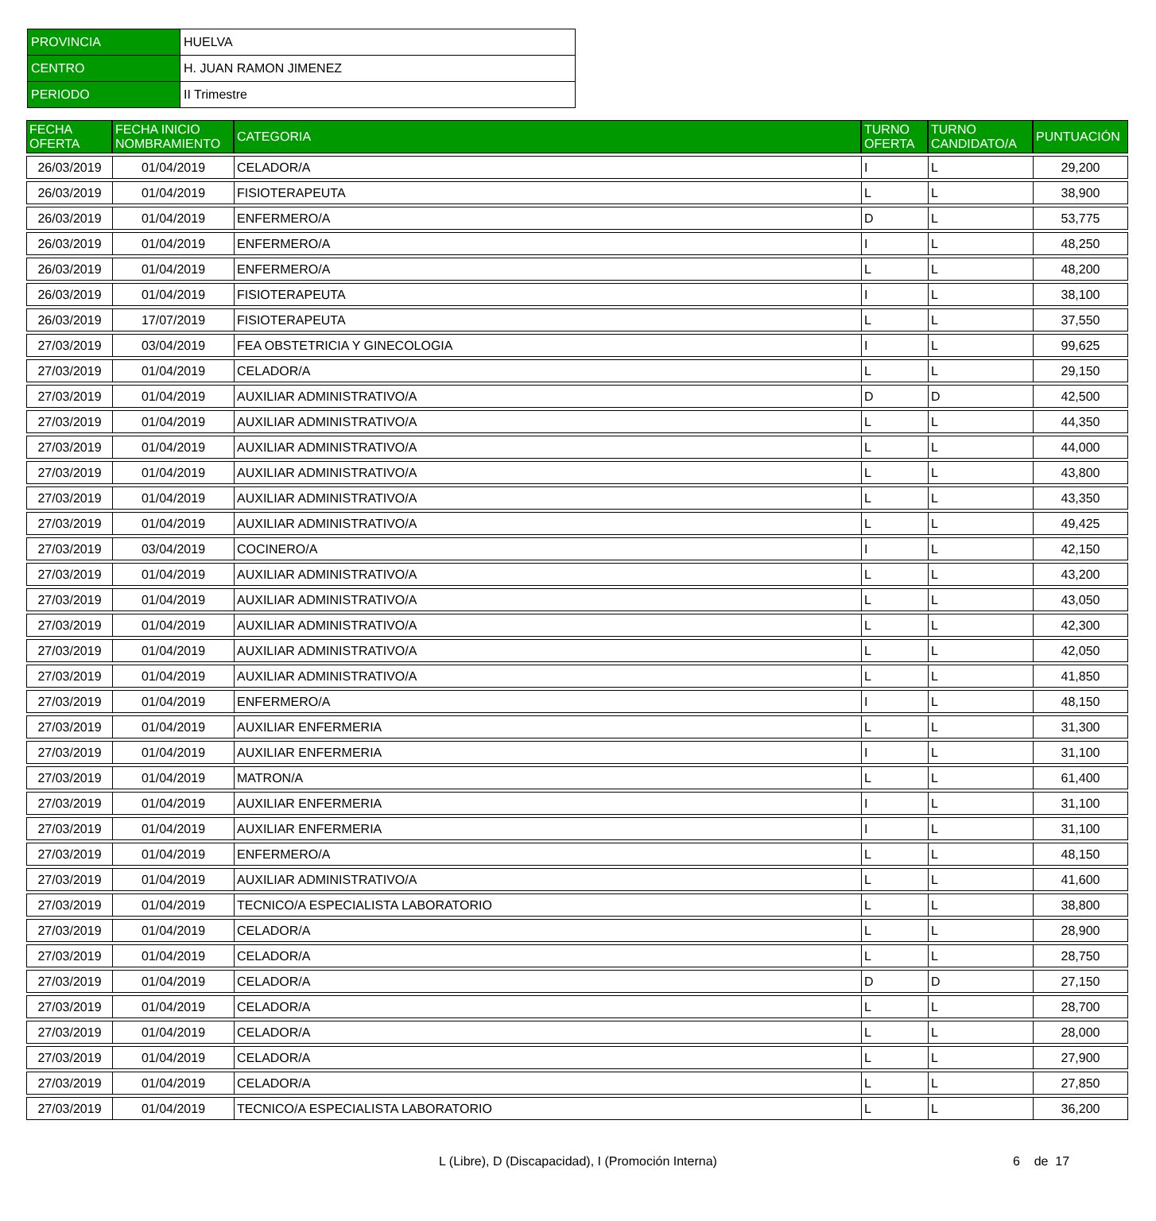| PROVINCIA | HUELVA |
| CENTRO | H. JUAN RAMON JIMENEZ |
| PERIODO | II Trimestre |
| FECHA OFERTA | FECHA INICIO NOMBRAMIENTO | CATEGORIA | TURNO OFERTA | TURNO CANDIDATO/A | PUNTUACIÓN |
| --- | --- | --- | --- | --- | --- |
| 26/03/2019 | 01/04/2019 | CELADOR/A | I | L | 29,200 |
| 26/03/2019 | 01/04/2019 | FISIOTERAPEUTA | L | L | 38,900 |
| 26/03/2019 | 01/04/2019 | ENFERMERO/A | D | L | 53,775 |
| 26/03/2019 | 01/04/2019 | ENFERMERO/A | I | L | 48,250 |
| 26/03/2019 | 01/04/2019 | ENFERMERO/A | L | L | 48,200 |
| 26/03/2019 | 01/04/2019 | FISIOTERAPEUTA | I | L | 38,100 |
| 26/03/2019 | 17/07/2019 | FISIOTERAPEUTA | L | L | 37,550 |
| 27/03/2019 | 03/04/2019 | FEA OBSTETRICIA Y GINECOLOGIA | I | L | 99,625 |
| 27/03/2019 | 01/04/2019 | CELADOR/A | L | L | 29,150 |
| 27/03/2019 | 01/04/2019 | AUXILIAR ADMINISTRATIVO/A | D | D | 42,500 |
| 27/03/2019 | 01/04/2019 | AUXILIAR ADMINISTRATIVO/A | L | L | 44,350 |
| 27/03/2019 | 01/04/2019 | AUXILIAR ADMINISTRATIVO/A | L | L | 44,000 |
| 27/03/2019 | 01/04/2019 | AUXILIAR ADMINISTRATIVO/A | L | L | 43,800 |
| 27/03/2019 | 01/04/2019 | AUXILIAR ADMINISTRATIVO/A | L | L | 43,350 |
| 27/03/2019 | 01/04/2019 | AUXILIAR ADMINISTRATIVO/A | L | L | 49,425 |
| 27/03/2019 | 03/04/2019 | COCINERO/A | I | L | 42,150 |
| 27/03/2019 | 01/04/2019 | AUXILIAR ADMINISTRATIVO/A | L | L | 43,200 |
| 27/03/2019 | 01/04/2019 | AUXILIAR ADMINISTRATIVO/A | L | L | 43,050 |
| 27/03/2019 | 01/04/2019 | AUXILIAR ADMINISTRATIVO/A | L | L | 42,300 |
| 27/03/2019 | 01/04/2019 | AUXILIAR ADMINISTRATIVO/A | L | L | 42,050 |
| 27/03/2019 | 01/04/2019 | AUXILIAR ADMINISTRATIVO/A | L | L | 41,850 |
| 27/03/2019 | 01/04/2019 | ENFERMERO/A | I | L | 48,150 |
| 27/03/2019 | 01/04/2019 | AUXILIAR ENFERMERIA | L | L | 31,300 |
| 27/03/2019 | 01/04/2019 | AUXILIAR ENFERMERIA | I | L | 31,100 |
| 27/03/2019 | 01/04/2019 | MATRON/A | L | L | 61,400 |
| 27/03/2019 | 01/04/2019 | AUXILIAR ENFERMERIA | I | L | 31,100 |
| 27/03/2019 | 01/04/2019 | AUXILIAR ENFERMERIA | I | L | 31,100 |
| 27/03/2019 | 01/04/2019 | ENFERMERO/A | L | L | 48,150 |
| 27/03/2019 | 01/04/2019 | AUXILIAR ADMINISTRATIVO/A | L | L | 41,600 |
| 27/03/2019 | 01/04/2019 | TECNICO/A ESPECIALISTA LABORATORIO | L | L | 38,800 |
| 27/03/2019 | 01/04/2019 | CELADOR/A | L | L | 28,900 |
| 27/03/2019 | 01/04/2019 | CELADOR/A | L | L | 28,750 |
| 27/03/2019 | 01/04/2019 | CELADOR/A | D | D | 27,150 |
| 27/03/2019 | 01/04/2019 | CELADOR/A | L | L | 28,700 |
| 27/03/2019 | 01/04/2019 | CELADOR/A | L | L | 28,000 |
| 27/03/2019 | 01/04/2019 | CELADOR/A | L | L | 27,900 |
| 27/03/2019 | 01/04/2019 | CELADOR/A | L | L | 27,850 |
| 27/03/2019 | 01/04/2019 | TECNICO/A ESPECIALISTA LABORATORIO | L | L | 36,200 |
L (Libre), D (Discapacidad), I (Promoción Interna)
6 de 17